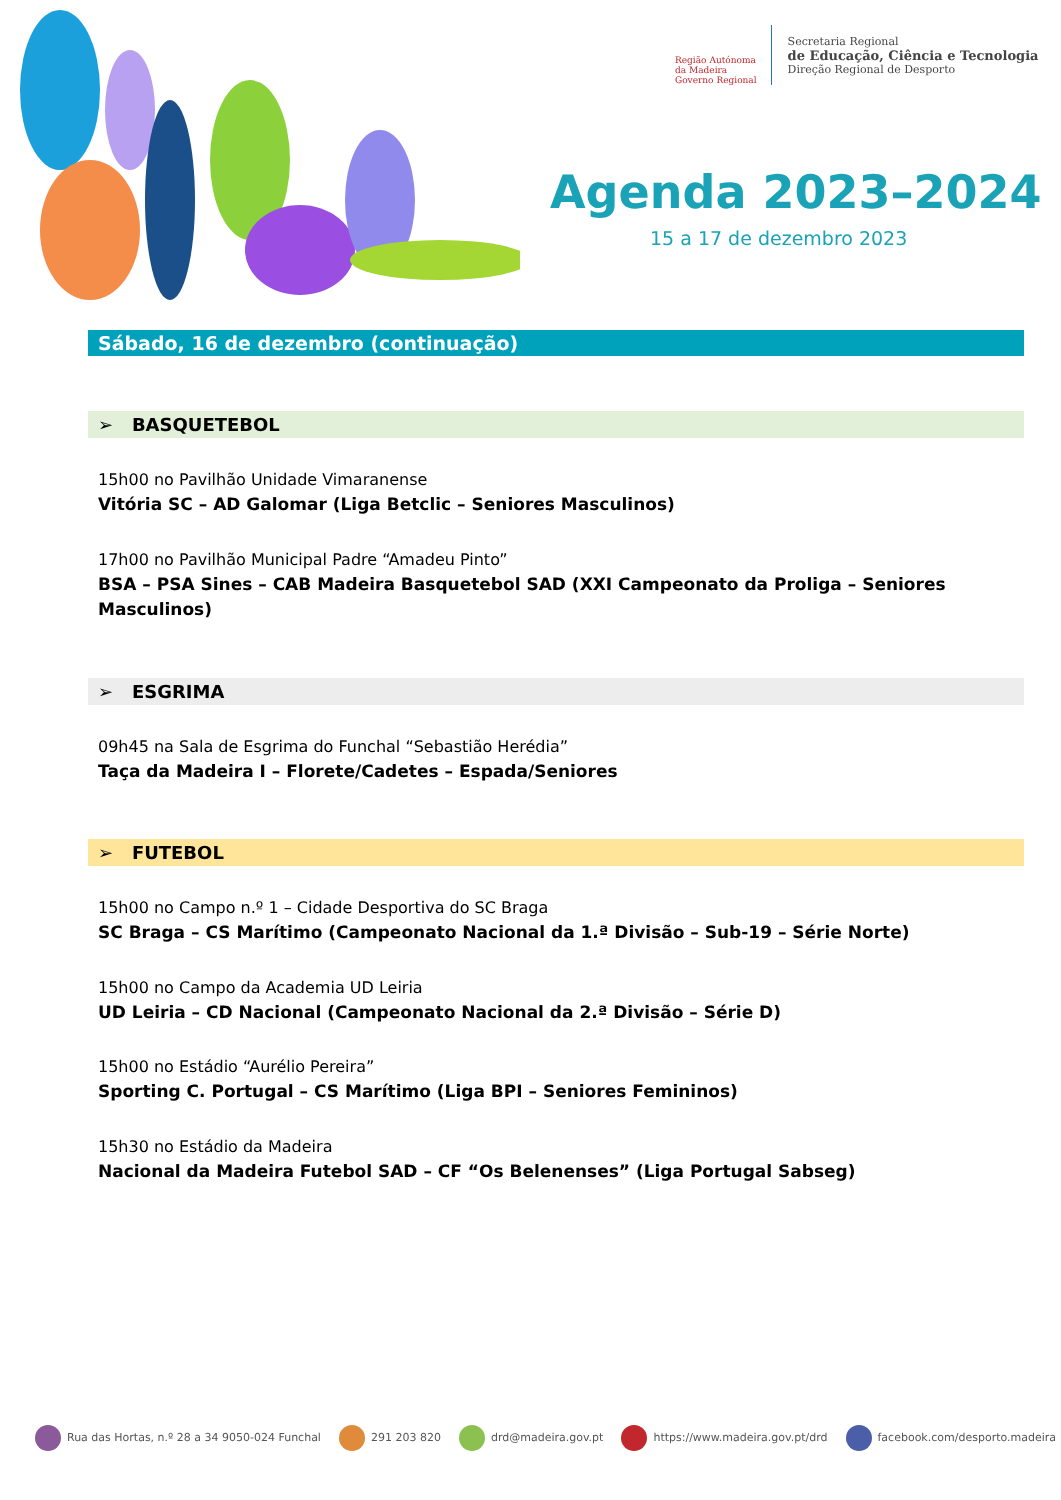Região Autónoma
da Madeira
Governo Regional
Secretaria Regional
de Educação, Ciência e Tecnologia
Direção Regional de Desporto
Agenda 2023–2024
15 a 17 de dezembro 2023
Sábado, 16 de dezembro (continuação)
➢ BASQUETEBOL
15h00 no Pavilhão Unidade Vimaranense
Vitória SC – AD Galomar (Liga Betclic – Seniores Masculinos)
17h00 no Pavilhão Municipal Padre “Amadeu Pinto”
BSA – PSA Sines – CAB Madeira Basquetebol SAD (XXI Campeonato da Proliga – Seniores Masculinos)
➢ ESGRIMA
09h45 na Sala de Esgrima do Funchal “Sebastião Herédia”
Taça da Madeira I – Florete/Cadetes – Espada/Seniores
➢ FUTEBOL
15h00 no Campo n.º 1 – Cidade Desportiva do SC Braga
SC Braga – CS Marítimo (Campeonato Nacional da 1.ª Divisão – Sub-19 – Série Norte)
15h00 no Campo da Academia UD Leiria
UD Leiria – CD Nacional (Campeonato Nacional da 2.ª Divisão – Série D)
15h00 no Estádio “Aurélio Pereira”
Sporting C. Portugal – CS Marítimo (Liga BPI – Seniores Femininos)
15h30 no Estádio da Madeira
Nacional da Madeira Futebol SAD – CF “Os Belenenses” (Liga Portugal Sabseg)
Rua das Hortas, n.º 28 a 34 9050-024 Funchal 291 203 820 drd@madeira.gov.pt https://www.madeira.gov.pt/drd facebook.com/desporto.madeira